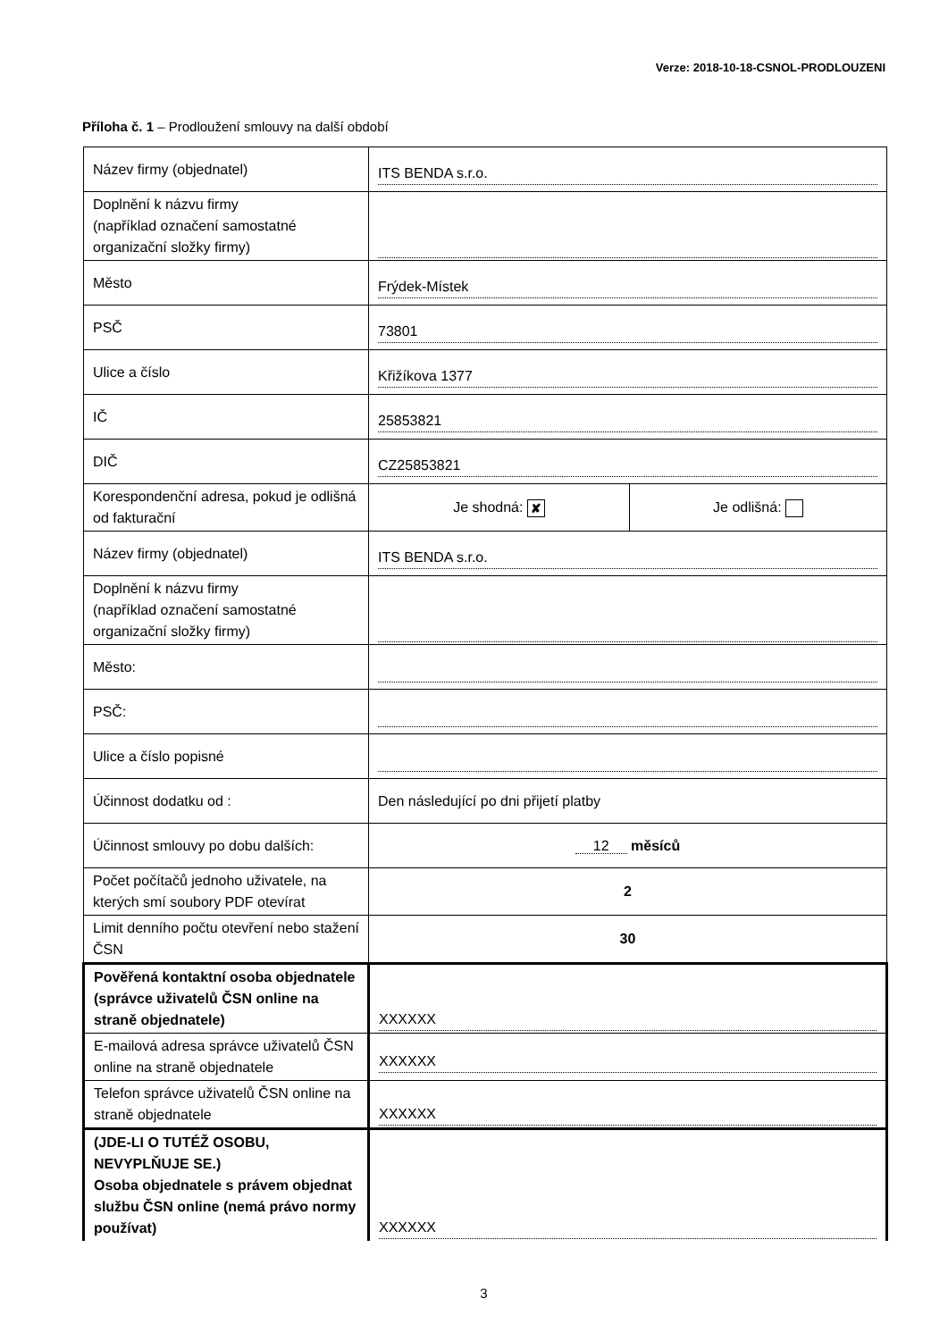Verze: 2018-10-18-CSNOL-PRODLOUZENI
Příloha č. 1 – Prodloužení smlouvy na další období
| Název firmy (objednatel) | ITS BENDA s.r.o. | |
| Doplnění k názvu firmy (například označení samostatné organizační složky firmy) | | |
| Město | Frýdek-Místek | |
| PSČ | 73801 | |
| Ulice a číslo | Křižíkova 1377 | |
| IČ | 25853821 | |
| DIČ | CZ25853821 | |
| Korespondenční adresa, pokud je odlišná od fakturační | Je shodná: ✘ | Je odlišná: |
| Název firmy (objednatel) | ITS BENDA s.r.o. | |
| Doplnění k názvu firmy (například označení samostatné organizační složky firmy) | | |
| Město: | | |
| PSČ: | | |
| Ulice a číslo popisné | | |
| Účinnost dodatku od : | Den následující po dni přijetí platby | |
| Účinnost smlouvy po dobu dalších: | 12 měsíců | |
| Počet počítačů jednoho uživatele, na kterých smí soubory PDF otevírat | 2 | |
| Limit denního počtu otevření nebo stažení ČSN | 30 | |
| Pověřená kontaktní osoba objednatele (správce uživatelů ČSN online na straně objednatele) | XXXXXX | |
| E-mailová adresa správce uživatelů ČSN online na straně objednatele | XXXXXX | |
| Telefon správce uživatelů ČSN online na straně objednatele | XXXXXX | |
| (JDE-LI O TUTÉŽ OSOBU, NEVYPLŇUJE SE.) Osoba objednatele s právem objednat službu ČSN online (nemá právo normy používat) | XXXXXX | |
3